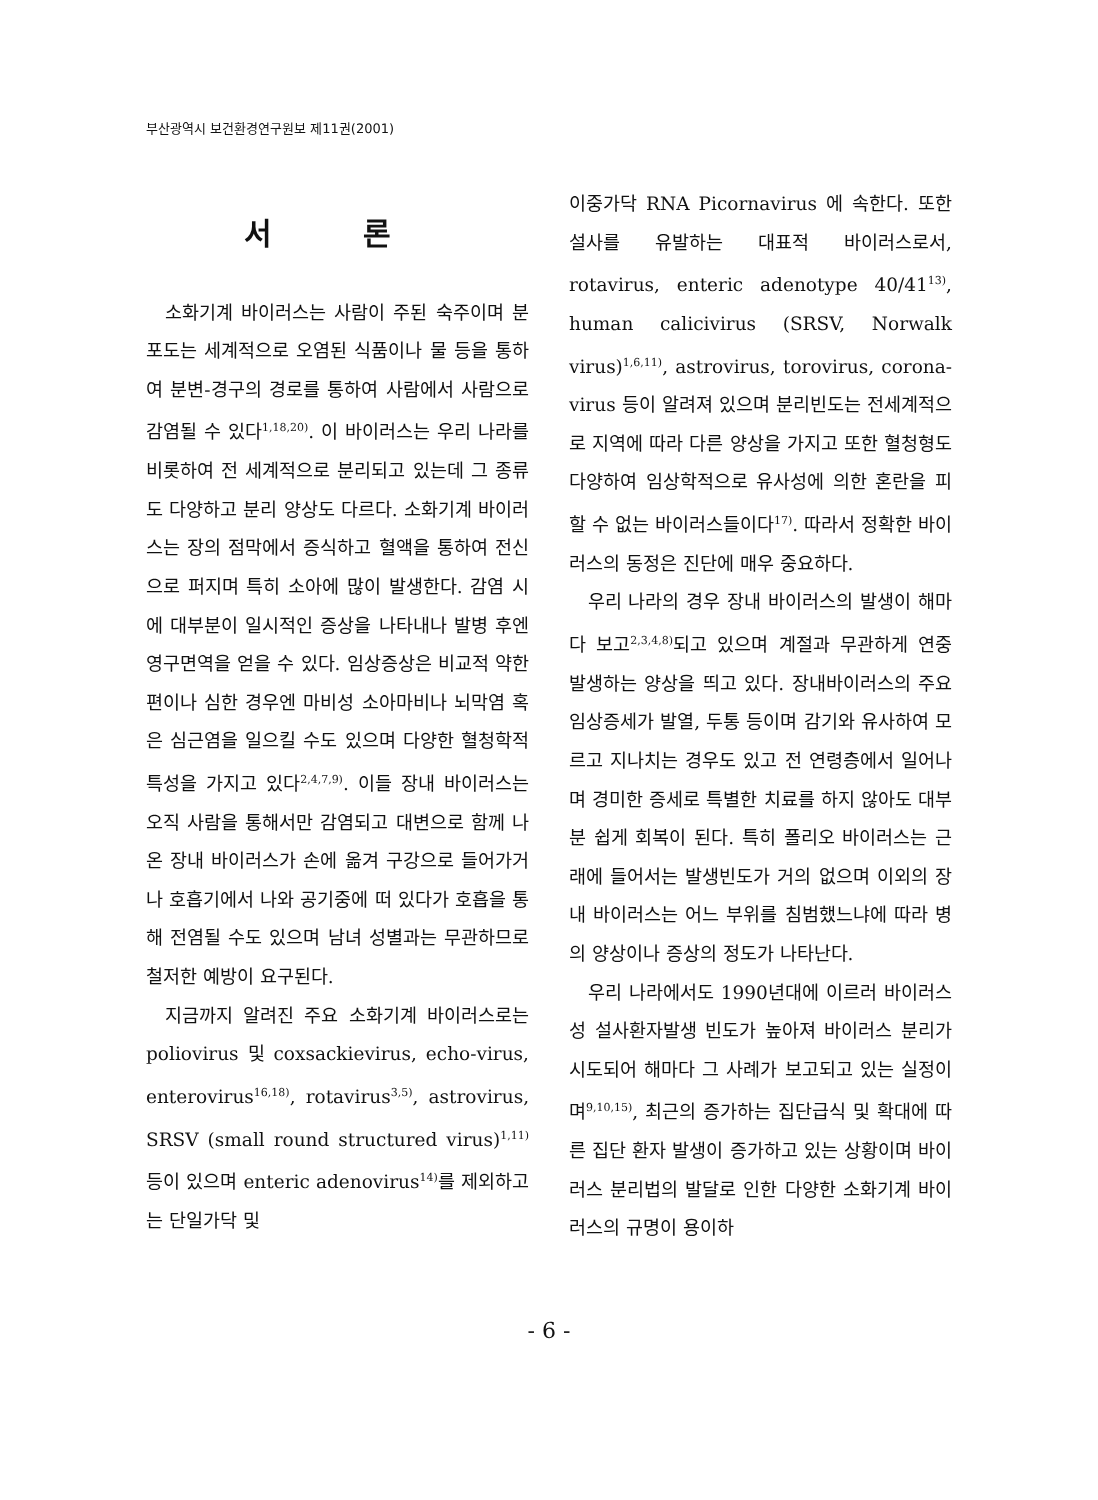부산광역시 보건환경연구원보 제11권(2001)
서 론
소화기계 바이러스는 사람이 주된 숙주이며 분포도는 세계적으로 오염된 식품이나 물 등을 통하여 분변-경구의 경로를 통하여 사람에서 사람으로 감염될 수 있다<sup>1,18,20)</sup>. 이 바이러스는 우리 나라를 비롯하여 전 세계적으로 분리되고 있는데 그 종류도 다양하고 분리 양상도 다르다. 소화기계 바이러스는 장의 점막에서 증식하고 혈액을 통하여 전신으로 퍼지며 특히 소아에 많이 발생한다. 감염 시에 대부분이 일시적인 증상을 나타내나 발병 후엔 영구면역을 얻을 수 있다. 임상증상은 비교적 약한 편이나 심한 경우엔 마비성 소아마비나 뇌막염 혹은 심근염을 일으킬 수도 있으며 다양한 혈청학적 특성을 가지고 있다<sup>2,4,7,9)</sup>. 이들 장내 바이러스는 오직 사람을 통해서만 감염되고 대변으로 함께 나온 장내 바이러스가 손에 옮겨 구강으로 들어가거나 호흡기에서 나와 공기중에 떠 있다가 호흡을 통해 전염될 수도 있으며 남녀 성별과는 무관하므로 철저한 예방이 요구된다.
지금까지 알려진 주요 소화기계 바이러스로는 poliovirus 및 coxsackievirus, echo-virus, enterovirus<sup>16,18)</sup>, rotavirus<sup>3,5)</sup>, astrovirus, SRSV (small round structured virus)<sup>1,11)</sup>등이 있으며 enteric adenovirus<sup>14)</sup>를 제외하고는 단일가닥 및
이중가닥 RNA Picornavirus 에 속한다. 또한 설사를 유발하는 대표적 바이러스로서, rotavirus, enteric adenotype 40/41<sup>13)</sup>, human calicivirus (SRSV, Norwalk virus)<sup>1,6,11)</sup>, astrovirus, torovirus, corona-virus 등이 알려져 있으며 분리빈도는 전세계적으로 지역에 따라 다른 양상을 가지고 또한 혈청형도 다양하여 임상학적으로 유사성에 의한 혼란을 피할 수 없는 바이러스들이다<sup>17)</sup>. 따라서 정확한 바이러스의 동정은 진단에 매우 중요하다.
우리 나라의 경우 장내 바이러스의 발생이 해마다 보고<sup>2,3,4,8)</sup>되고 있으며 계절과 무관하게 연중 발생하는 양상을 띄고 있다. 장내바이러스의 주요 임상증세가 발열, 두통 등이며 감기와 유사하여 모르고 지나치는 경우도 있고 전 연령층에서 일어나며 경미한 증세로 특별한 치료를 하지 않아도 대부분 쉽게 회복이 된다. 특히 폴리오 바이러스는 근래에 들어서는 발생빈도가 거의 없으며 이외의 장내 바이러스는 어느 부위를 침범했느냐에 따라 병의 양상이나 증상의 정도가 나타난다.
우리 나라에서도 1990년대에 이르러 바이러스성 설사환자발생 빈도가 높아져 바이러스 분리가 시도되어 해마다 그 사례가 보고되고 있는 실정이며<sup>9,10,15)</sup>, 최근의 증가하는 집단급식 및 확대에 따른 집단 환자 발생이 증가하고 있는 상황이며 바이러스 분리법의 발달로 인한 다양한 소화기계 바이러스의 규명이 용이하
- 6 -